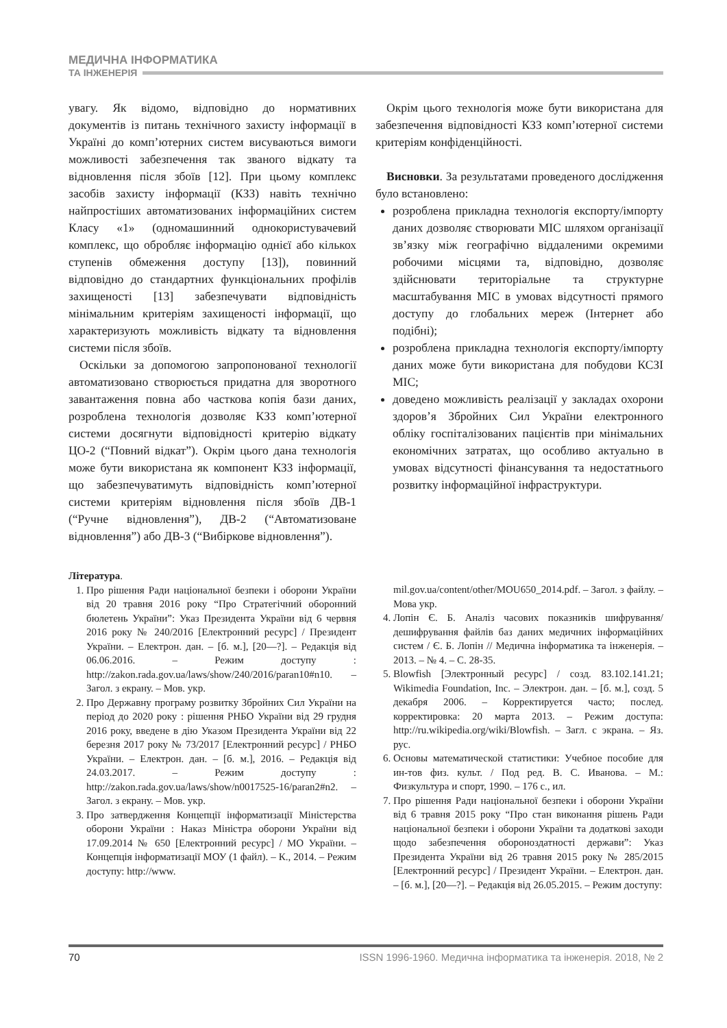МЕДИЧНА ІНФОРМАТИКА
ТА ІНЖЕНЕРІЯ
увагу. Як відомо, відповідно до нормативних документів із питань технічного захисту інформації в Україні до комп’ютерних систем висуваються вимоги можливості забезпечення так званого відкату та відновлення після збоїв [12]. При цьому комплекс засобів захисту інформації (КЗЗ) навіть технічно найпростіших автоматизованих інформаційних систем Класу «1» (одномашинний однокористувачевий комплекс, що обробляє інформацію однієї або кількох ступенів обмеження доступу [13]), повинний відповідно до стандартних функціональних профілів захищеності [13] забезпечувати відповідність мінімальним критеріям захищеності інформації, що характеризують можливість відкату та відновлення системи після збоїв.
Оскільки за допомогою запропонованої технології автоматизовано створюється придатна для зворотного завантаження повна або часткова копія бази даних, розроблена технологія дозволяє КЗЗ комп’ютерної системи досягнути відповідності критерію відкату ЦО-2 (“Повний відкат”). Окрім цього дана технологія може бути використана як компонент КЗЗ інформації, що забезпечуватимуть відповідність комп’ютерної системи критеріям відновлення після збоїв ДВ-1 (“Ручне відновлення”), ДВ-2 (“Автоматизоване відновлення”) або ДВ-3 (“Вибіркове відновлення”).
Окрім цього технологія може бути використана для забезпечення відповідності КЗЗ комп’ютерної системи критеріям конфіденційності.
Висновки. За результатами проведеного дослідження було встановлено:
розроблена прикладна технологія експорту/імпорту даних дозволяє створювати МІС шляхом організації зв’язку між географічно віддаленими окремими робочими місцями та, відповідно, дозволяє здійснювати територіальне та структурне масштабування МІС в умовах відсутності прямого доступу до глобальних мереж (Інтернет або подібні);
розроблена прикладна технологія експорту/імпорту даних може бути використана для побудови КСЗІ МІС;
доведено можливість реалізації у закладах охорони здоров’я Збройних Сил України електронного обліку госпіталізованих пацієнтів при мінімальних економічних затратах, що особливо актуально в умовах відсутності фінансування та недостатнього розвитку інформаційної інфраструктури.
Література.
1. Про рішення Ради національної безпеки і оборони України від 20 травня 2016 року “Про Стратегічний оборонний бюлетень України”: Указ Президента України від 6 червня 2016 року № 240/2016 [Електронний ресурс] / Президент України. – Електрон. дан. – [б. м.], [20—?]. – Редакція від 06.06.2016. – Режим доступу : http://zakon.rada.gov.ua/laws/show/240/2016/paran10#n10. – Загол. з екрану. – Мов. укр.
2. Про Державну програму розвитку Збройних Сил України на період до 2020 року : рішення РНБО України від 29 грудня 2016 року, введене в дію Указом Президента України від 22 березня 2017 року № 73/2017 [Електронний ресурс] / РНБО України. – Електрон. дан. – [б. м.], 2016. – Редакція від 24.03.2017. – Режим доступу : http://zakon.rada.gov.ua/laws/show/n0017525-16/paran2#n2. – Загол. з екрану. – Мов. укр.
3. Про затвердження Концепції інформатизації Міністерства оборони України : Наказ Міністра оборони України від 17.09.2014 № 650 [Електронний ресурс] / МО України. – Концепція інформатизації МОУ (1 файл). – К., 2014. – Режим доступу: http://www.
mil.gov.ua/content/other/MOU650_2014.pdf. – Загол. з файлу. – Мова укр.
4. Лопін Є. Б. Аналіз часових показників шифрування/дешифрування файлів баз даних медичних інформаційних систем / Є. Б. Лопін // Медична інформатика та інженерія. – 2013. – № 4. – С. 28-35.
5. Blowfish [Электронный ресурс] / созд. 83.102.141.21; Wikimedia Foundation, Inc. – Электрон. дан. – [б. м.], созд. 5 декабря 2006. – Корректируется часто; послед. корректировка: 20 марта 2013. – Режим доступа: http://ru.wikipedia.org/wiki/Blowfish. – Загл. с экрана. – Яз. рус.
6. Основы математической статистики: Учебное пособие для ин-тов физ. культ. / Под ред. В. С. Иванова. – М.: Физкультура и спорт, 1990. – 176 с., ил.
7. Про рішення Ради національної безпеки і оборони України від 6 травня 2015 року “Про стан виконання рішень Ради національної безпеки і оборони України та додаткові заходи щодо забезпечення обороноздатності держави”: Указ Президента України від 26 травня 2015 року № 285/2015 [Електронний ресурс] / Президент України. – Електрон. дан. – [б. м.], [20—?]. – Редакція від 26.05.2015. – Режим доступу:
70 ISSN 1996-1960. Медична інформатика та інженерія. 2018, № 2